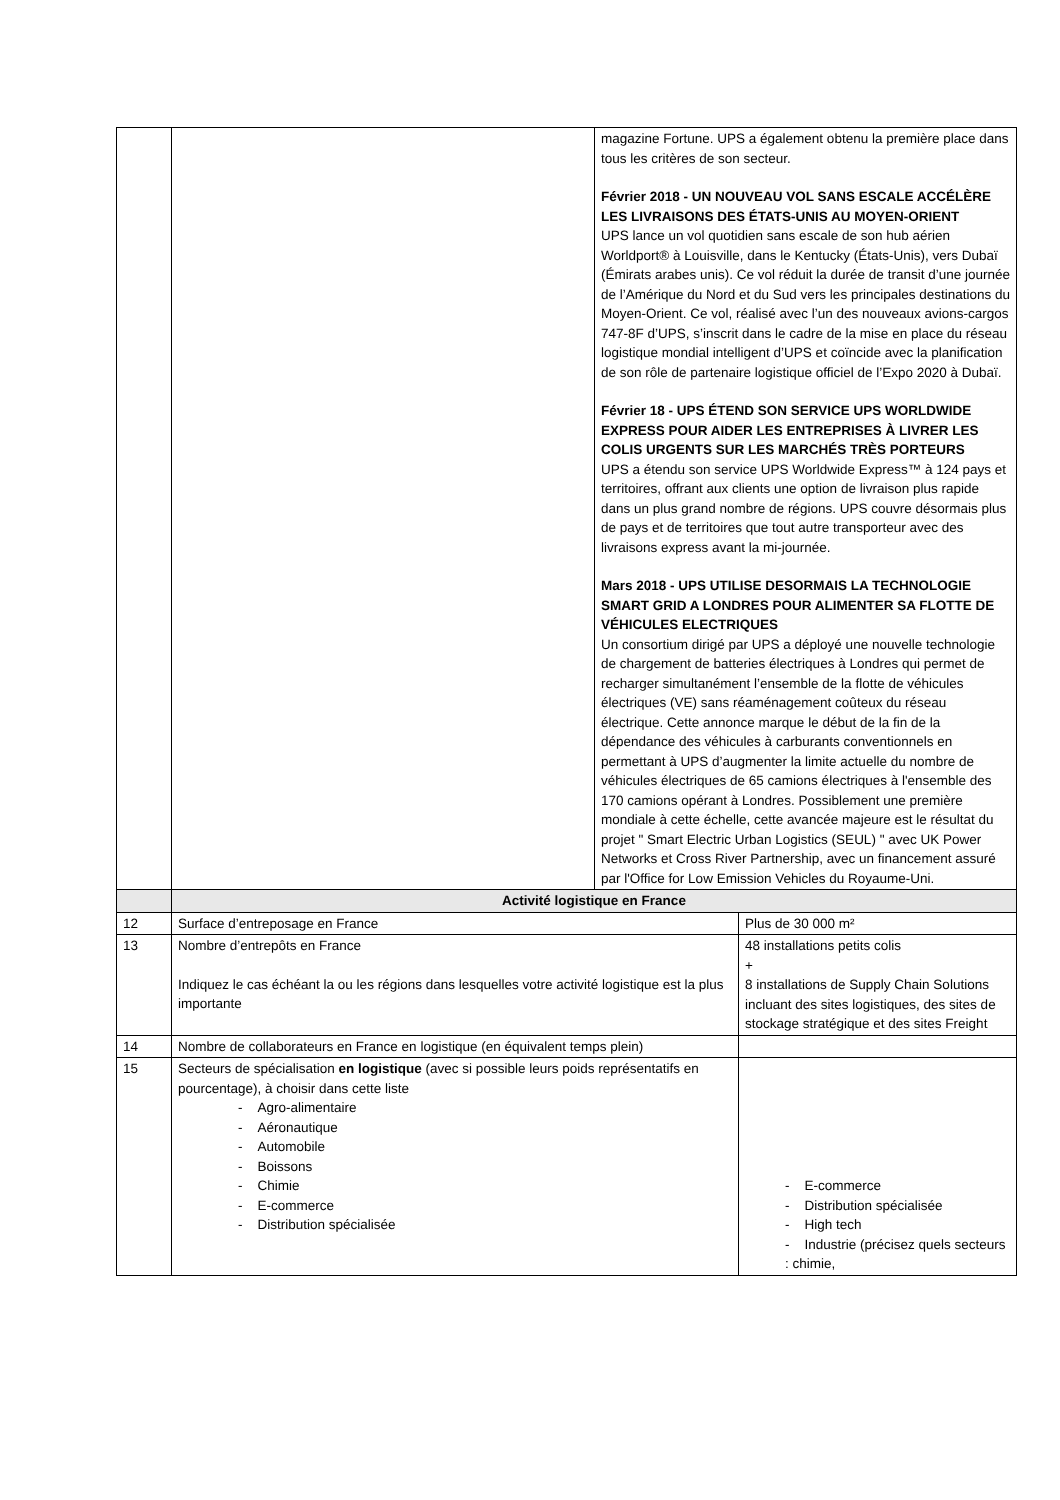| | | magazine Fortune. UPS a également obtenu la première place dans tous les critères de son secteur. Février 2018 - UN NOUVEAU VOL SANS ESCALE ACCÉLÈRE LES LIVRAISONS DES ÉTATS-UNIS AU MOYEN-ORIENT UPS lance un vol quotidien sans escale de son hub aérien Worldport® à Louisville, dans le Kentucky (États-Unis), vers Dubaï (Émirats arabes unis). Ce vol réduit la durée de transit d’une journée de l’Amérique du Nord et du Sud vers les principales destinations du Moyen-Orient. Ce vol, réalisé avec l’un des nouveaux avions-cargos 747-8F d’UPS, s’inscrit dans le cadre de la mise en place du réseau logistique mondial intelligent d’UPS et coïncide avec la planification de son rôle de partenaire logistique officiel de l’Expo 2020 à Dubaï. Février 18 - UPS ÉTEND SON SERVICE UPS WORLDWIDE EXPRESS POUR AIDER LES ENTREPRISES À LIVRER LES COLIS URGENTS SUR LES MARCHÉS TRÈS PORTEURS UPS a étendu son service UPS Worldwide Express™ à 124 pays et territoires, offrant aux clients une option de livraison plus rapide dans un plus grand nombre de régions. UPS couvre désormais plus de pays et de territoires que tout autre transporteur avec des livraisons express avant la mi-journée. Mars 2018 - UPS UTILISE DESORMAIS LA TECHNOLOGIE SMART GRID A LONDRES POUR ALIMENTER SA FLOTTE DE VÉHICULES ELECTRIQUES Un consortium dirigé par UPS a déployé une nouvelle technologie de chargement de batteries électriques à Londres qui permet de recharger simultanément l’ensemble de la flotte de véhicules électriques (VE) sans réaménagement coûteux du réseau électrique. Cette annonce marque le début de la fin de la dépendance des véhicules à carburants conventionnels en permettant à UPS d’augmenter la limite actuelle du nombre de véhicules électriques de 65 camions électriques à l'ensemble des 170 camions opérant à Londres. Possiblement une première mondiale à cette échelle, cette avancée majeure est le résultat du projet " Smart Electric Urban Logistics (SEUL) " avec UK Power Networks et Cross River Partnership, avec un financement assuré par l'Office for Low Emission Vehicles du Royaume-Uni. | |
| | Activité logistique en France | | |
| 12 | Surface d’entreposage en France | | Plus de 30 000 m² |
| 13 | Nombre d’entrepôts en France Indiquez le cas échéant la ou les régions dans lesquelles votre activité logistique est la plus importante | | 48 installations petits colis + 8 installations de Supply Chain Solutions incluant des sites logistiques, des sites de stockage stratégique et des sites Freight |
| 14 | Nombre de collaborateurs en France en logistique (en équivalent temps plein) | | |
| 15 | Secteurs de spécialisation en logistique (avec si possible leurs poids représentatifs en pourcentage), à choisir dans cette liste - Agro-alimentaire - Aéronautique - Automobile - Boissons - Chimie - E-commerce - Distribution spécialisée | | - E-commerce - Distribution spécialisée - High tech - Industrie (précisez quels secteurs : chimie, |